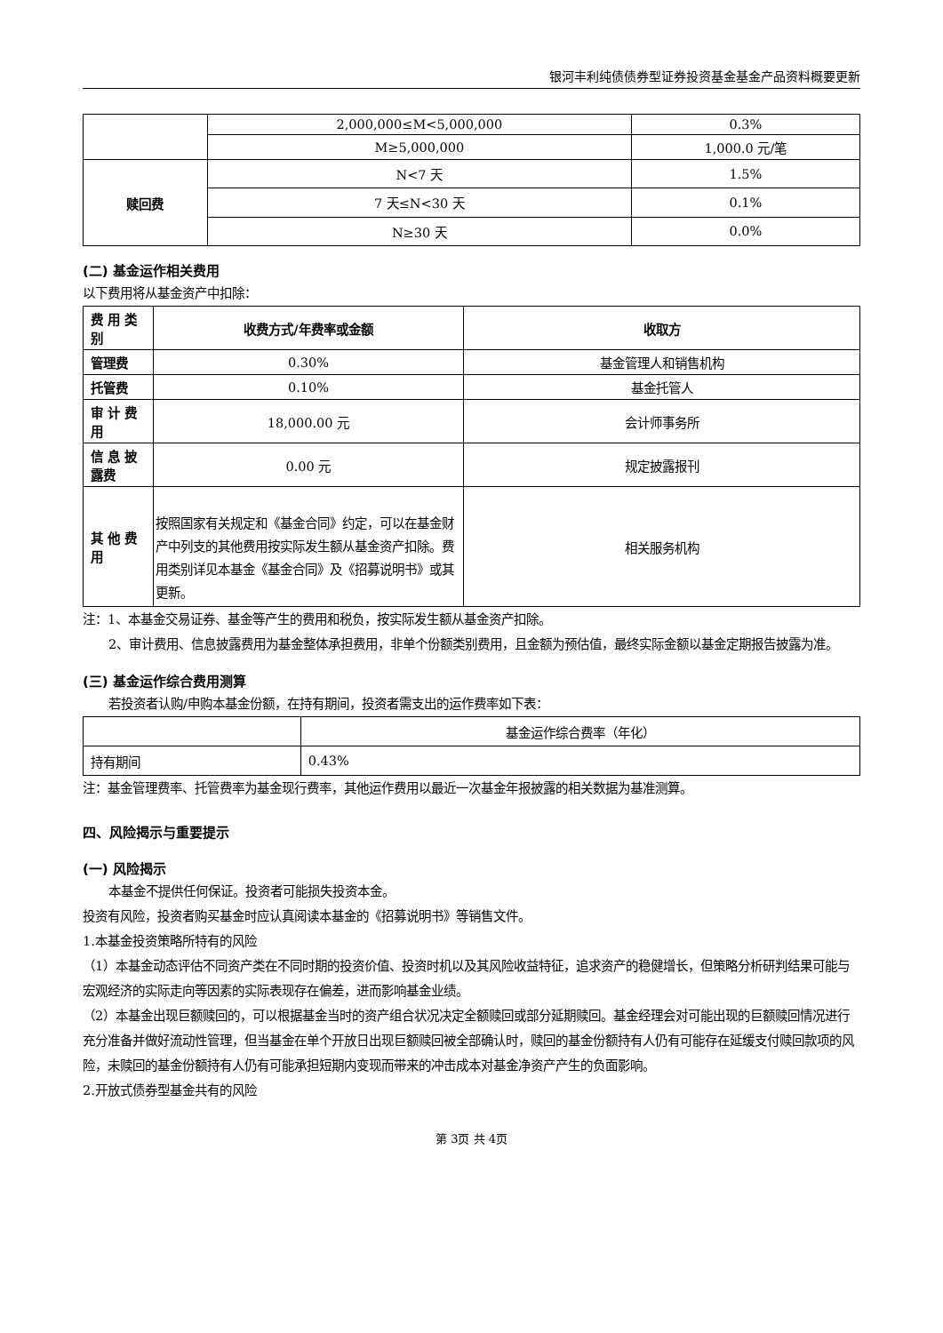银河丰利纯债债券型证券投资基金基金产品资料概要更新
| | 2,000,000≤M<5,000,000 | 0.3% |
| | M≥5,000,000 | 1,000.0 元/笔 |
| 赎回费 | N<7 天 | 1.5% |
| | 7 天≤N<30 天 | 0.1% |
| | N≥30 天 | 0.0% |
(二) 基金运作相关费用
以下费用将从基金资产中扣除：
| 费 用 类别 | 收费方式/年费率或金额 | 收取方 |
| --- | --- | --- |
| 管理费 | 0.30% | 基金管理人和销售机构 |
| 托管费 | 0.10% | 基金托管人 |
| 审 计 费用 | 18,000.00 元 | 会计师事务所 |
| 信 息 披露费 | 0.00 元 | 规定披露报刊 |
| 其 他 费用 | 按照国家有关规定和《基金合同》约定，可以在基金财产中列支的其他费用按实际发生额从基金资产扣除。费用类别详见本基金《基金合同》及《招募说明书》或其更新。 | 相关服务机构 |
注：1、本基金交易证券、基金等产生的费用和税负，按实际发生额从基金资产扣除。
2、审计费用、信息披露费用为基金整体承担费用，非单个份额类别费用，且金额为预估值，最终实际金额以基金定期报告披露为准。
(三) 基金运作综合费用测算
若投资者认购/申购本基金份额，在持有期间，投资者需支出的运作费率如下表：
| | 基金运作综合费率（年化） |
| 持有期间 | 0.43% |
注：基金管理费率、托管费率为基金现行费率，其他运作费用以最近一次基金年报披露的相关数据为基准测算。
四、风险揭示与重要提示
(一) 风险揭示
本基金不提供任何保证。投资者可能损失投资本金。
投资有风险，投资者购买基金时应认真阅读本基金的《招募说明书》等销售文件。
1.本基金投资策略所特有的风险
（1）本基金动态评估不同资产类在不同时期的投资价值、投资时机以及其风险收益特征，追求资产的稳健增长，但策略分析研判结果可能与宏观经济的实际走向等因素的实际表现存在偏差，进而影响基金业绩。
（2）本基金出现巨额赎回的，可以根据基金当时的资产组合状况决定全额赎回或部分延期赎回。基金经理会对可能出现的巨额赎回情况进行充分准备并做好流动性管理，但当基金在单个开放日出现巨额赎回被全部确认时，赎回的基金份额持有人仍有可能存在延缓支付赎回款项的风险，未赎回的基金份额持有人仍有可能承担短期内变现而带来的冲击成本对基金净资产产生的负面影响。
2.开放式债券型基金共有的风险
第 3页 共 4页